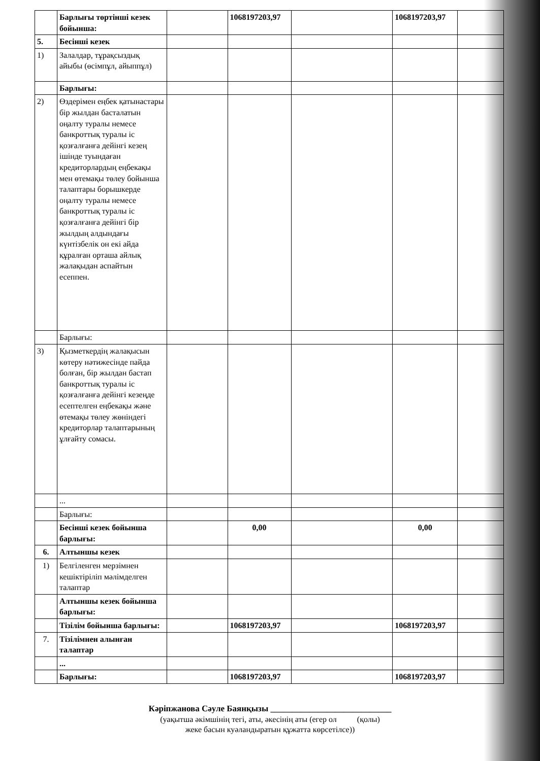| | Барлығы төртінші кезек бойынша: | | 1068197203,97 | | 1068197203,97 | |
| 5. | Бесінші кезек | | | | | |
| 1) | Залалдар, тұрақсыздық айыбы (өсімпұл, айыппұл) | | | | | |
| | Барлығы: | | | | | |
| 2) | Өздерімен еңбек қатынастары бір жылдан басталатын оңалту туралы немесе банкроттық туралы іс қозғалғанға дейінгі кезең ішінде туындаған кредиторлардың еңбекақы мен өтемақы төлеу бойынша талаптары борышкерде оңалту туралы немесе банкроттық туралы іс қозғалғанға дейінгі бір жылдың алдындағы күнтізбелік он екі айда құралған орташа айлық жалақыдан аспайтын есеппен. | | | | | |
| | Барлығы: | | | | | |
| 3) | Қызметкердің жалақысын көтеру нәтижесінде пайда болған, бір жылдан бастап банкроттық туралы іс қозғалғанға дейінгі кезеңде есептелген еңбекақы және өтемақы төлеу жөніндегі кредиторлар талаптарының ұлғайту сомасы. | | | | | |
| | ... | | | | | |
| | Барлығы: | | | | | |
| | Бесінші кезек бойынша барлығы: | | 0,00 | | 0,00 | |
| 6. | Алтыншы кезек | | | | | |
| 1) | Белгіленген мерзімнен кешіктіріліп мәлімделген талаптар | | | | | |
| | Алтыншы кезек бойынша барлығы: | | | | | |
| | Тізілім бойынша барлығы: | | 1068197203,97 | | 1068197203,97 | |
| 7. | Тізілімнен алынған талаптар | | | | | |
| | ... | | | | | |
| | Барлығы: | | 1068197203,97 | | 1068197203,97 | |
Кәріпжанова Сәуле Баянқызы ____________________________
(уақытша әкімшінің тегі, аты, әкесінің аты (егер ол (қолы)
жеке басын куәландыратын құжатта көрсетілсе))